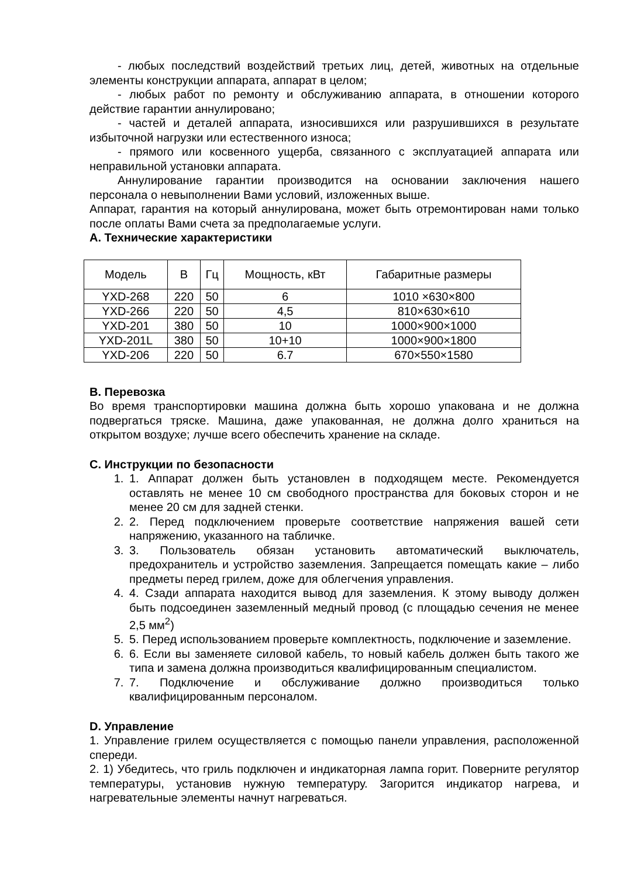- любых последствий воздействий третьих лиц, детей, животных на отдельные элементы конструкции аппарата, аппарат в целом;
- любых работ по ремонту и обслуживанию аппарата, в отношении которого действие гарантии аннулировано;
- частей и деталей аппарата, износившихся или разрушившихся в результате избыточной нагрузки или естественного износа;
- прямого или косвенного ущерба, связанного с эксплуатацией аппарата или неправильной установки аппарата.
Аннулирование гарантии производится на основании заключения нашего персонала о невыполнении Вами условий, изложенных выше.
Аппарат, гарантия на который аннулирована, может быть отремонтирован нами только после оплаты Вами счета за предполагаемые услуги.
А. Технические характеристики
| Модель | В | Гц | Мощность, кВт | Габаритные размеры |
| --- | --- | --- | --- | --- |
| YXD-268 | 220 | 50 | 6 | 1010 ×630×800 |
| YXD-266 | 220 | 50 | 4,5 | 810×630×610 |
| YXD-201 | 380 | 50 | 10 | 1000×900×1000 |
| YXD-201L | 380 | 50 | 10+10 | 1000×900×1800 |
| YXD-206 | 220 | 50 | 6.7 | 670×550×1580 |
B. Перевозка
Во время транспортировки машина должна быть хорошо упакована и не должна подвергаться тряске. Машина, даже упакованная, не должна долго храниться на открытом воздухе; лучше всего обеспечить хранение на складе.
C. Инструкции по безопасности
1. 1. Аппарат должен быть установлен в подходящем месте. Рекомендуется оставлять не менее 10 см свободного пространства для боковых сторон и не менее 20 см для задней стенки.
2. 2. Перед подключением проверьте соответствие напряжения вашей сети напряжению, указанного на табличке.
3. 3. Пользователь обязан установить автоматический выключатель, предохранитель и устройство заземления. Запрещается помещать какие – либо предметы перед грилем, доже для облегчения управления.
4. 4. Сзади аппарата находится вывод для заземления. К этому выводу должен быть подсоединен заземленный медный провод (с площадью сечения не менее 2,5 мм<sup>2</sup>)
5. 5. Перед использованием проверьте комплектность, подключение и заземление.
6. 6. Если вы заменяете силовой кабель, то новый кабель должен быть такого же типа и замена должна производиться квалифицированным специалистом.
7. 7. Подключение и обслуживание должно производиться только квалифицированным персоналом.
D. Управление
1. Управление грилем осуществляется с помощью панели управления, расположенной спереди.
2. 1) Убедитесь, что гриль подключен и индикаторная лампа горит. Поверните регулятор температуры, установив нужную температуру. Загорится индикатор нагрева, и нагревательные элементы начнут нагреваться.